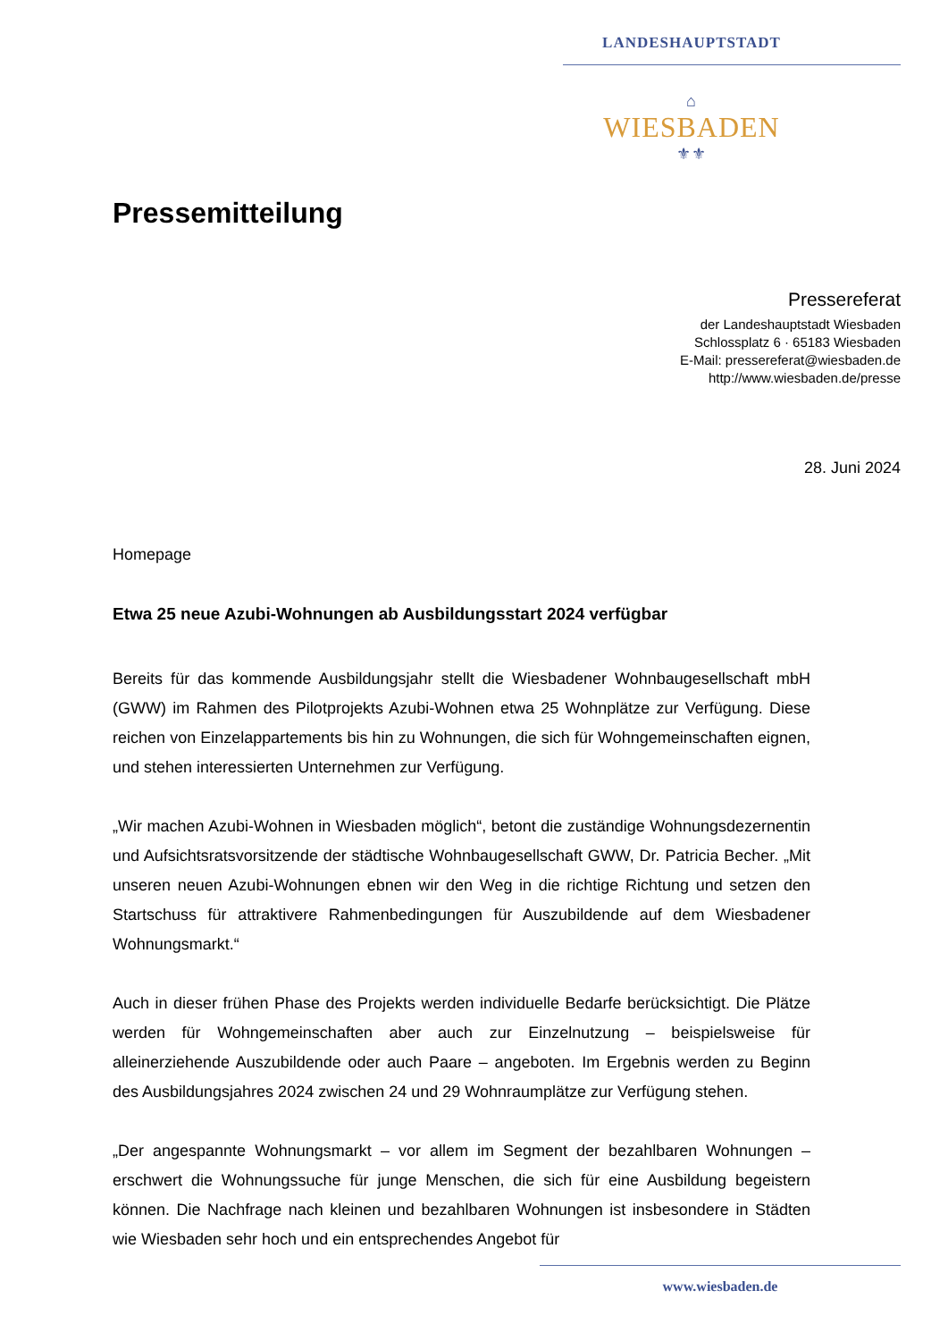LANDESHAUPTSTADT
⌂
WIESBADEN
⚜⚜
Pressemitteilung
Pressereferat
der Landeshauptstadt Wiesbaden
Schlossplatz 6 · 65183 Wiesbaden
E-Mail: pressereferat@wiesbaden.de
http://www.wiesbaden.de/presse
28. Juni 2024
Homepage
Etwa 25 neue Azubi-Wohnungen ab Ausbildungsstart 2024 verfügbar
Bereits für das kommende Ausbildungsjahr stellt die Wiesbadener Wohnbaugesellschaft mbH (GWW) im Rahmen des Pilotprojekts Azubi-Wohnen etwa 25 Wohnplätze zur Verfügung. Diese reichen von Einzelappartements bis hin zu Wohnungen, die sich für Wohngemeinschaften eignen, und stehen interessierten Unternehmen zur Verfügung.
„Wir machen Azubi-Wohnen in Wiesbaden möglich“, betont die zuständige Wohnungsdezernentin und Aufsichtsratsvorsitzende der städtische Wohnbaugesellschaft GWW, Dr. Patricia Becher. „Mit unseren neuen Azubi-Wohnungen ebnen wir den Weg in die richtige Richtung und setzen den Startschuss für attraktivere Rahmenbedingungen für Auszubildende auf dem Wiesbadener Wohnungsmarkt.“
Auch in dieser frühen Phase des Projekts werden individuelle Bedarfe berücksichtigt. Die Plätze werden für Wohngemeinschaften aber auch zur Einzelnutzung – beispielsweise für alleinerziehende Auszubildende oder auch Paare – angeboten. Im Ergebnis werden zu Beginn des Ausbildungsjahres 2024 zwischen 24 und 29 Wohnraumplätze zur Verfügung stehen.
„Der angespannte Wohnungsmarkt – vor allem im Segment der bezahlbaren Wohnungen – erschwert die Wohnungssuche für junge Menschen, die sich für eine Ausbildung begeistern können. Die Nachfrage nach kleinen und bezahlbaren Wohnungen ist insbesondere in Städten wie Wiesbaden sehr hoch und ein entsprechendes Angebot für
www.wiesbaden.de